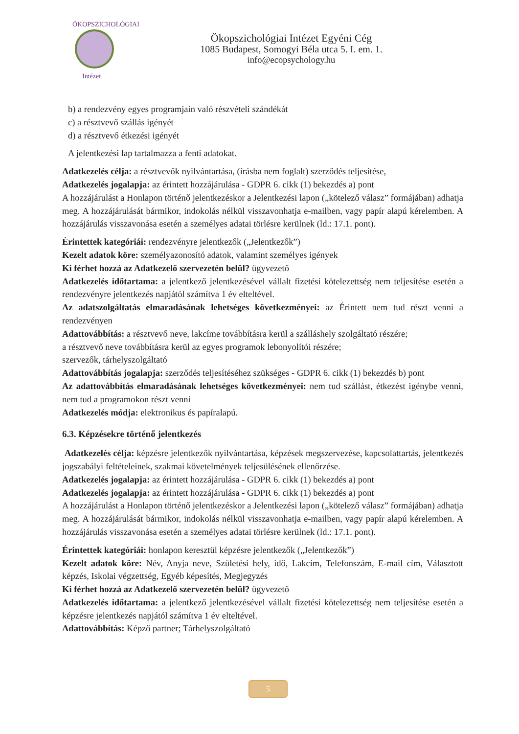ÖKOPSZICHOLÓGIAI
Intézet
Ökopszichológiai Intézet Egyéni Cég
1085 Budapest, Somogyi Béla utca 5. I. em. 1.
info@ecopsychology.hu
b) a rendezvény egyes programjain való részvételi szándékát
c) a résztvevő szállás igényét
d) a résztvevő étkezési igényét
A jelentkezési lap tartalmazza a fenti adatokat.
Adatkezelés célja: a résztvevők nyilvántartása, (írásba nem foglalt) szerződés teljesítése,
Adatkezelés jogalapja: az érintett hozzájárulása - GDPR 6. cikk (1) bekezdés a) pont
A hozzájárulást a Honlapon történő jelentkezéskor a Jelentkezési lapon („kötelező válasz” formájában) adhatja meg. A hozzájárulását bármikor, indokolás nélkül visszavonhatja e-mailben, vagy papír alapú kérelemben. A hozzájárulás visszavonása esetén a személyes adatai törlésre kerülnek (ld.: 17.1. pont).
Érintettek kategóriái: rendezvényre jelentkezők („Jelentkezők”)
Kezelt adatok köre: személyazonosító adatok, valamint személyes igények
Ki férhet hozzá az Adatkezelő szervezetén belül? ügyvezető
Adatkezelés időtartama: a jelentkező jelentkezésével vállalt fizetési kötelezettség nem teljesítése esetén a rendezvényre jelentkezés napjától számítva 1 év elteltével.
Az adatszolgáltatás elmaradásának lehetséges következményei: az Érintett nem tud részt venni a rendezvényen
Adattovábbítás: a résztvevő neve, lakcíme továbbításra kerül a szálláshely szolgáltató részére;
a résztvevő neve továbbításra kerül az egyes programok lebonyolítói részére;
szervezők, tárhelyszolgáltató
Adattovábbítás jogalapja: szerződés teljesítéséhez szükséges - GDPR 6. cikk (1) bekezdés b) pont
Az adattovábbítás elmaradásának lehetséges következményei: nem tud szállást, étkezést igénybe venni, nem tud a programokon részt venni
Adatkezelés módja: elektronikus és papíralapú.
6.3. Képzésekre történő jelentkezés
Adatkezelés célja: képzésre jelentkezők nyilvántartása, képzések megszervezése, kapcsolattartás, jelentkezés jogszabályi feltételeinek, szakmai követelmények teljesülésének ellenőrzése.
Adatkezelés jogalapja: az érintett hozzájárulása - GDPR 6. cikk (1) bekezdés a) pont
Adatkezelés jogalapja: az érintett hozzájárulása - GDPR 6. cikk (1) bekezdés a) pont
A hozzájárulást a Honlapon történő jelentkezéskor a Jelentkezési lapon („kötelező válasz” formájában) adhatja meg. A hozzájárulását bármikor, indokolás nélkül visszavonhatja e-mailben, vagy papír alapú kérelemben. A hozzájárulás visszavonása esetén a személyes adatai törlésre kerülnek (ld.: 17.1. pont).
Érintettek kategóriái: honlapon keresztül képzésre jelentkezők („Jelentkezők”)
Kezelt adatok köre: Név, Anyja neve, Születési hely, idő, Lakcím, Telefonszám, E-mail cím, Választott képzés, Iskolai végzettség, Egyéb képesítés, Megjegyzés
Ki férhet hozzá az Adatkezelő szervezetén belül? ügyvezető
Adatkezelés időtartama: a jelentkező jelentkezésével vállalt fizetési kötelezettség nem teljesítése esetén a képzésre jelentkezés napjától számítva 1 év elteltével.
Adattovábbítás: Képző partner; Tárhelyszolgáltató
5